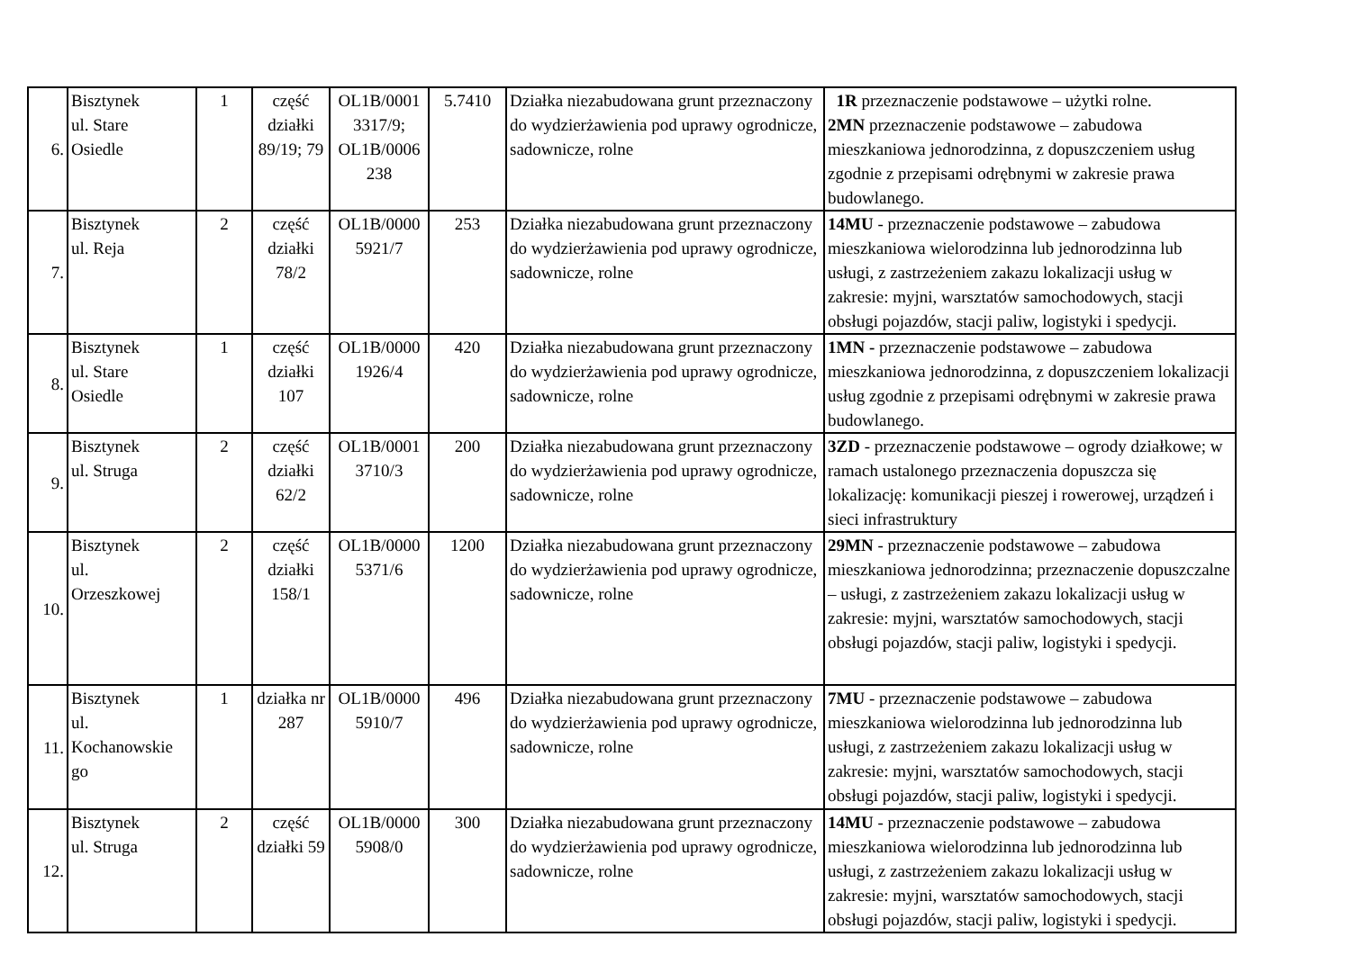| 6. | Bisztynek ul. Stare Osiedle | 1 | część działki 89/19; 79 | OL1B/0001 3317/9; OL1B/0006 238 | 5.7410 | Działka niezabudowana grunt przeznaczony do wydzierżawienia pod uprawy ogrodnicze, sadownicze, rolne | 1R przeznaczenie podstawowe – użytki rolne. 2MN przeznaczenie podstawowe – zabudowa mieszkaniowa jednorodzinna, z dopuszczeniem usług zgodnie z przepisami odrębnymi w zakresie prawa budowlanego. |
| 7. | Bisztynek ul. Reja | 2 | część działki 78/2 | OL1B/0000 5921/7 | 253 | Działka niezabudowana grunt przeznaczony do wydzierżawienia pod uprawy ogrodnicze, sadownicze, rolne | 14MU - przeznaczenie podstawowe – zabudowa mieszkaniowa wielorodzinna lub jednorodzinna lub usługi, z zastrzeżeniem zakazu lokalizacji usług w zakresie: myjni, warsztatów samochodowych, stacji obsługi pojazdów, stacji paliw, logistyki i spedycji. |
| 8. | Bisztynek ul. Stare Osiedle | 1 | część działki 107 | OL1B/0000 1926/4 | 420 | Działka niezabudowana grunt przeznaczony do wydzierżawienia pod uprawy ogrodnicze, sadownicze, rolne | 1MN - przeznaczenie podstawowe – zabudowa mieszkaniowa jednorodzinna, z dopuszczeniem lokalizacji usług zgodnie z przepisami odrębnymi w zakresie prawa budowlanego. |
| 9. | Bisztynek ul. Struga | 2 | część działki 62/2 | OL1B/0001 3710/3 | 200 | Działka niezabudowana grunt przeznaczony do wydzierżawienia pod uprawy ogrodnicze, sadownicze, rolne | 3ZD - przeznaczenie podstawowe – ogrody działkowe; w ramach ustalonego przeznaczenia dopuszcza się lokalizację: komunikacji pieszej i rowerowej, urządzeń i sieci infrastruktury |
| 10. | Bisztynek ul. Orzeszkowej | 2 | część działki 158/1 | OL1B/0000 5371/6 | 1200 | Działka niezabudowana grunt przeznaczony do wydzierżawienia pod uprawy ogrodnicze, sadownicze, rolne | 29MN - przeznaczenie podstawowe – zabudowa mieszkaniowa jednorodzinna; przeznaczenie dopuszczalne – usługi, z zastrzeżeniem zakazu lokalizacji usług w zakresie: myjni, warsztatów samochodowych, stacji obsługi pojazdów, stacji paliw, logistyki i spedycji. |
| 11. | Bisztynek ul. Kochanowskie go | 1 | działka nr 287 | OL1B/0000 5910/7 | 496 | Działka niezabudowana grunt przeznaczony do wydzierżawienia pod uprawy ogrodnicze, sadownicze, rolne | 7MU - przeznaczenie podstawowe – zabudowa mieszkaniowa wielorodzinna lub jednorodzinna lub usługi, z zastrzeżeniem zakazu lokalizacji usług w zakresie: myjni, warsztatów samochodowych, stacji obsługi pojazdów, stacji paliw, logistyki i spedycji. |
| 12. | Bisztynek ul. Struga | 2 | część działki 59 | OL1B/0000 5908/0 | 300 | Działka niezabudowana grunt przeznaczony do wydzierżawienia pod uprawy ogrodnicze, sadownicze, rolne | 14MU - przeznaczenie podstawowe – zabudowa mieszkaniowa wielorodzinna lub jednorodzinna lub usługi, z zastrzeżeniem zakazu lokalizacji usług w zakresie: myjni, warsztatów samochodowych, stacji obsługi pojazdów, stacji paliw, logistyki i spedycji. |